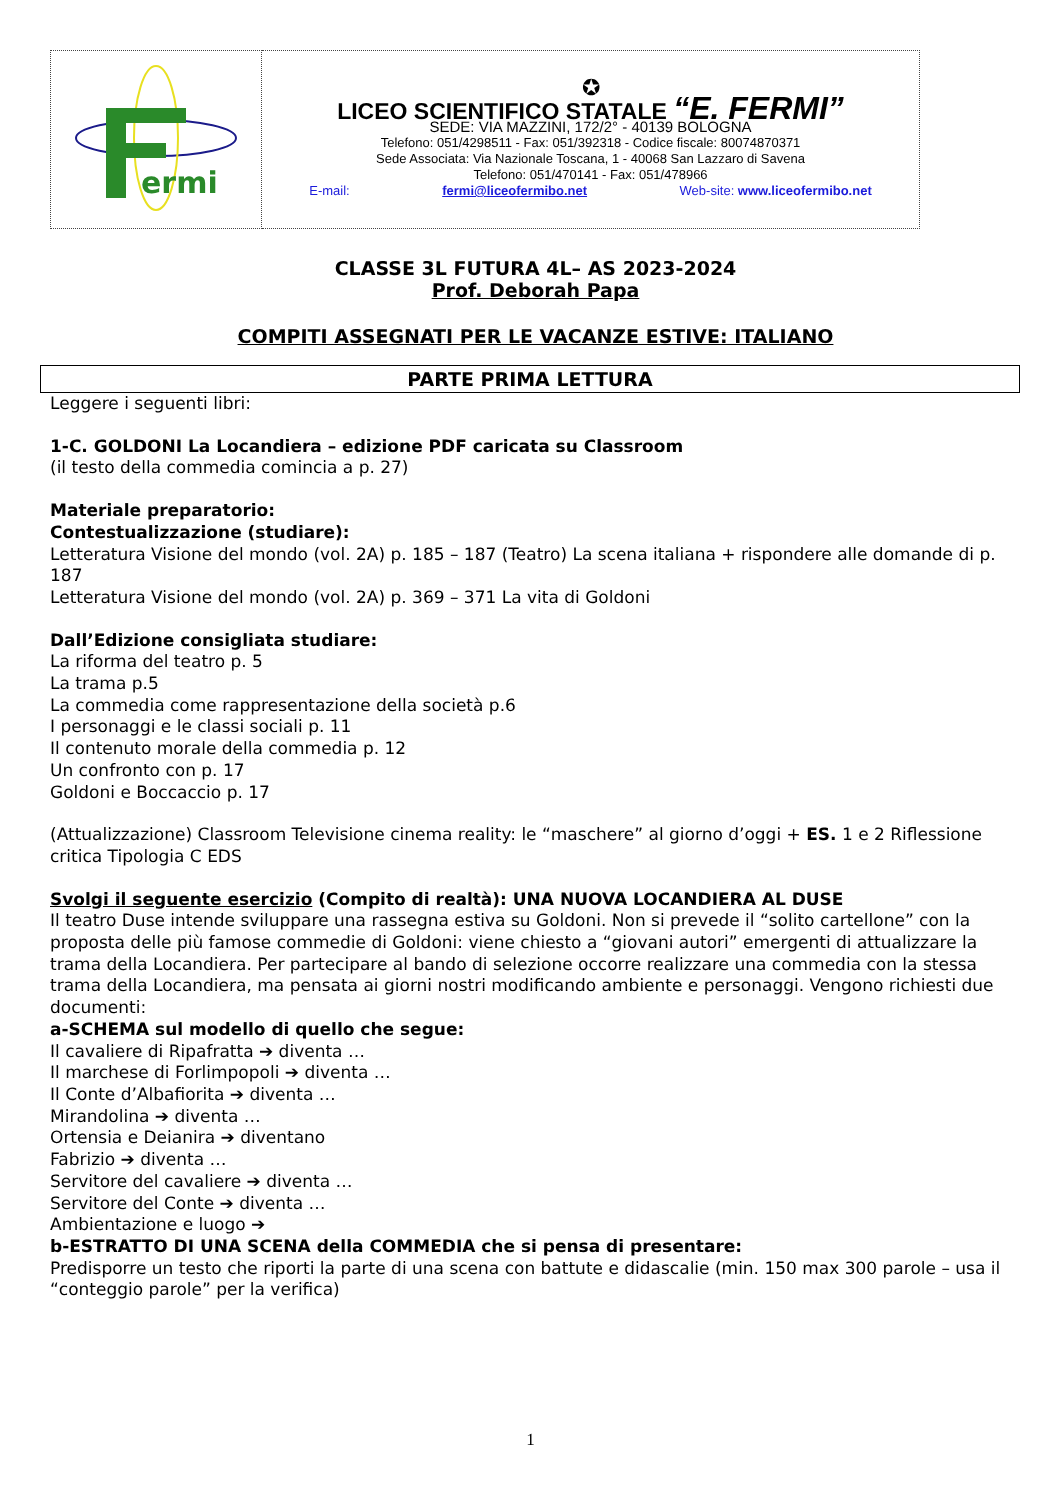| ermi | ✪ LICEO SCIENTIFICO STATALE “E. FERMI” SEDE: VIA MAZZINI, 172/2° - 40139 BOLOGNA Telefono: 051/4298511 - Fax: 051/392318 - Codice fiscale: 80074870371 Sede Associata: Via Nazionale Toscana, 1 - 40068 San Lazzaro di Savena Telefono: 051/470141 - Fax: 051/478966 E-mail: fermi@liceofermibo.net Web-site: www.liceofermibo.net |
CLASSE 3L FUTURA 4L– AS 2023-2024
Prof. Deborah Papa
COMPITI ASSEGNATI PER LE VACANZE ESTIVE: ITALIANO
PARTE PRIMA LETTURA
Leggere i seguenti libri:
1-C. GOLDONI La Locandiera – edizione PDF caricata su Classroom
(il testo della commedia comincia a p. 27)
Materiale preparatorio:
Contestualizzazione (studiare):
Letteratura Visione del mondo (vol. 2A) p. 185 – 187 (Teatro) La scena italiana + rispondere alle domande di p. 187
Letteratura Visione del mondo (vol. 2A) p. 369 – 371 La vita di Goldoni
Dall’Edizione consigliata studiare:
La riforma del teatro p. 5
La trama p.5
La commedia come rappresentazione della società p.6
I personaggi e le classi sociali p. 11
Il contenuto morale della commedia p. 12
Un confronto con p. 17
Goldoni e Boccaccio p. 17
(Attualizzazione) Classroom Televisione cinema reality: le “maschere” al giorno d’oggi + ES. 1 e 2 Riflessione critica Tipologia C EDS
Svolgi il seguente esercizio (Compito di realtà): UNA NUOVA LOCANDIERA AL DUSE
Il teatro Duse intende sviluppare una rassegna estiva su Goldoni. Non si prevede il “solito cartellone” con la proposta delle più famose commedie di Goldoni: viene chiesto a “giovani autori” emergenti di attualizzare la trama della Locandiera. Per partecipare al bando di selezione occorre realizzare una commedia con la stessa trama della Locandiera, ma pensata ai giorni nostri modificando ambiente e personaggi. Vengono richiesti due documenti:
a-SCHEMA sul modello di quello che segue:
Il cavaliere di Ripafratta ➔ diventa …
Il marchese di Forlimpopoli ➔ diventa …
Il Conte d’Albafiorita ➔ diventa …
Mirandolina ➔ diventa …
Ortensia e Deianira ➔ diventano
Fabrizio ➔ diventa …
Servitore del cavaliere ➔ diventa …
Servitore del Conte ➔ diventa …
Ambientazione e luogo ➔
b-ESTRATTO DI UNA SCENA della COMMEDIA che si pensa di presentare:
Predisporre un testo che riporti la parte di una scena con battute e didascalie (min. 150 max 300 parole – usa il “conteggio parole” per la verifica)
1